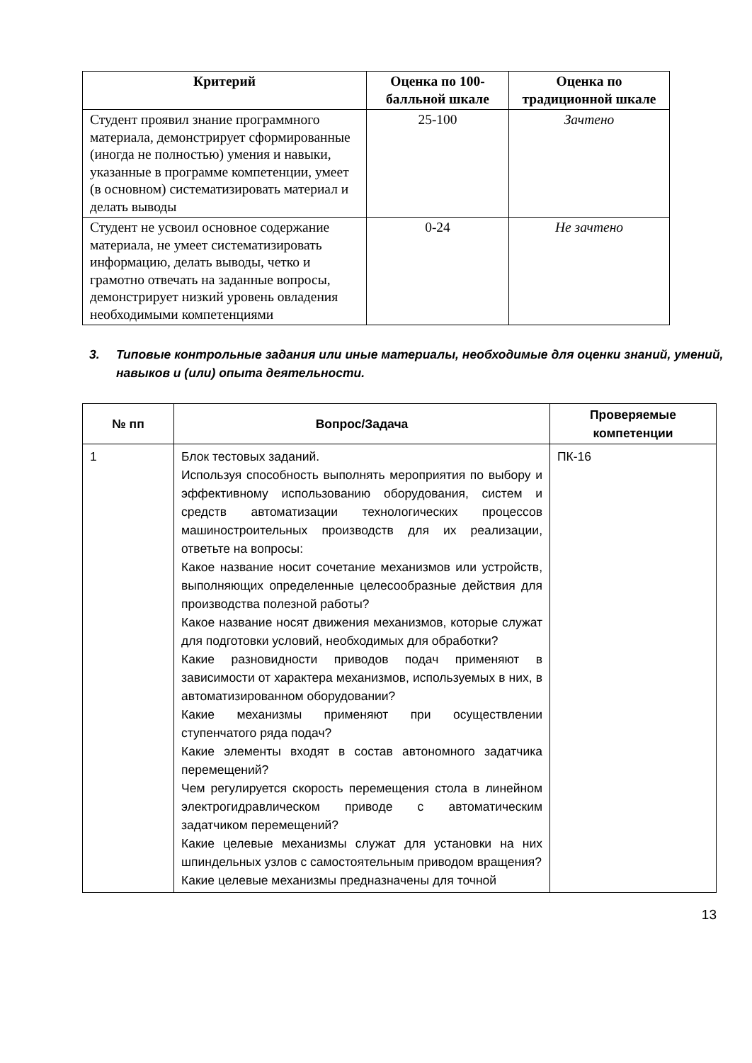| Критерий | Оценка по 100-балльной шкале | Оценка по традиционной шкале |
| --- | --- | --- |
| Студент проявил знание программного материала, демонстрирует сформированные (иногда не полностью) умения и навыки, указанные в программе компетенции, умеет (в основном) систематизировать материал и делать выводы | 25-100 | Зачтено |
| Студент не усвоил основное содержание материала, не умеет систематизировать информацию, делать выводы, четко и грамотно отвечать на заданные вопросы, демонстрирует низкий уровень овладения необходимыми компетенциями | 0-24 | Не зачтено |
3. Типовые контрольные задания или иные материалы, необходимые для оценки знаний, умений, навыков и (или) опыта деятельности.
| № пп | Вопрос/Задача | Проверяемые компетенции |
| --- | --- | --- |
| 1 | Блок тестовых заданий. Используя способность выполнять мероприятия по выбору и эффективному использованию оборудования, систем и средств автоматизации технологических процессов машиностроительных производств для их реализации, ответьте на вопросы: Какое название носит сочетание механизмов или устройств, выполняющих определенные целесообразные действия для производства полезной работы? Какое название носят движения механизмов, которые служат для подготовки условий, необходимых для обработки? Какие разновидности приводов подач применяют в зависимости от характера механизмов, используемых в них, в автоматизированном оборудовании? Какие механизмы применяют при осуществлении ступенчатого ряда подач? Какие элементы входят в состав автономного задатчика перемещений? Чем регулируется скорость перемещения стола в линейном электрогидравлическом приводе с автоматическим задатчиком перемещений? Какие целевые механизмы служат для установки на них шпиндельных узлов с самостоятельным приводом вращения? Какие целевые механизмы предназначены для точной | ПК-16 |
13